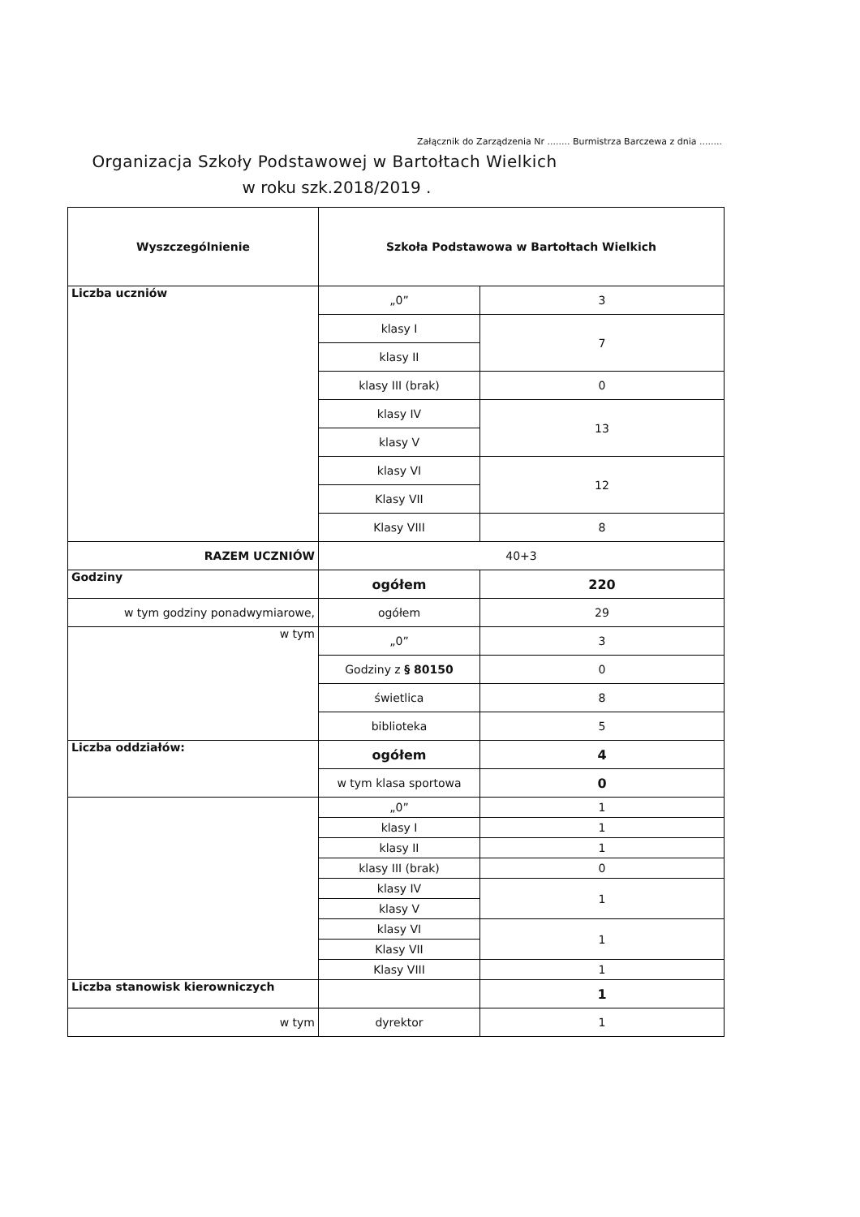Załącznik do Zarządzenia Nr ........ Burmistrza Barczewa z dnia ........
Organizacja Szkoły Podstawowej w Bartołtach Wielkich
w roku szk.2018/2019 .
| Wyszczególnienie | Szkoła Podstawowa w Bartołtach Wielkich | |
| --- | --- | --- |
| Liczba uczniów | „0” | 3 |
| | klasy I | 7 |
| | klasy II | |
| | klasy III (brak) | 0 |
| | klasy IV | 13 |
| | klasy V | |
| | klasy VI | 12 |
| | Klasy VII | |
| | Klasy VIII | 8 |
| RAZEM UCZNIÓW | 40+3 | |
| Godziny | ogółem | 220 |
| w tym godziny ponadwymiarowe, | ogółem | 29 |
| w tym | „0” | 3 |
| | Godziny z § 80150 | 0 |
| | świetlica | 8 |
| | biblioteka | 5 |
| Liczba oddziałów: | ogółem | 4 |
| | w tym klasa sportowa | 0 |
| | „0” | 1 |
| | klasy I | 1 |
| | klasy II | 1 |
| | klasy III (brak) | 0 |
| | klasy IV | 1 |
| | klasy V | |
| | klasy VI | 1 |
| | Klasy VII | |
| | Klasy VIII | 1 |
| Liczba stanowisk kierowniczych | | 1 |
| w tym | dyrektor | 1 |